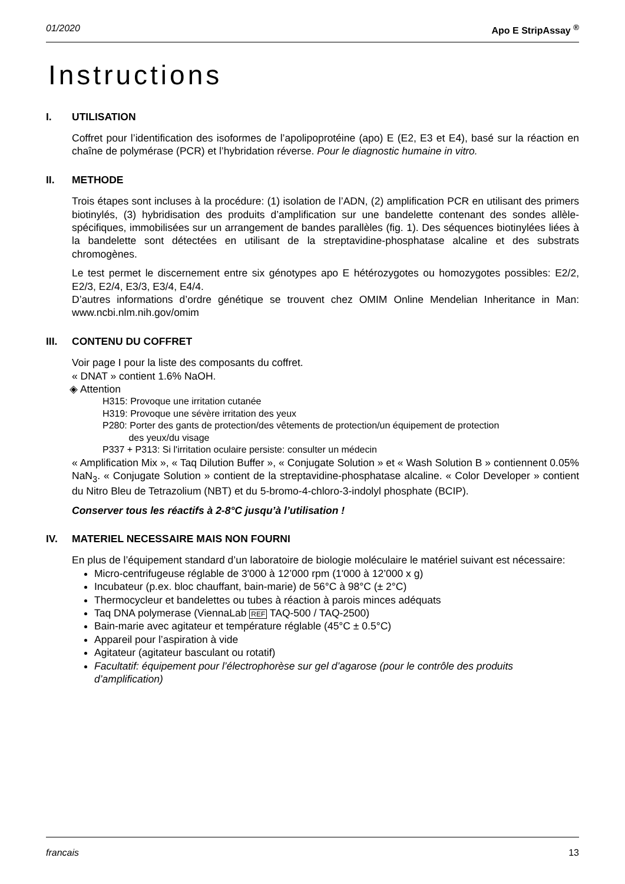01/2020 Apo E StripAssay <sup>®</sup>
Instructions
I. UTILISATION
Coffret pour l’identification des isoformes de l’apolipoprotéine (apo) E (E2, E3 et E4), basé sur la réaction en chaîne de polymérase (PCR) et l’hybridation réverse. Pour le diagnostic humaine in vitro.
II. METHODE
Trois étapes sont incluses à la procédure: (1) isolation de l’ADN, (2) amplification PCR en utilisant des primers biotinylés, (3) hybridisation des produits d’amplification sur une bandelette contenant des sondes allèle-spécifiques, immobilisées sur un arrangement de bandes parallèles (fig. 1). Des séquences biotinylées liées à la bandelette sont détectées en utilisant de la streptavidine-phosphatase alcaline et des substrats chromogènes.
Le test permet le discernement entre six génotypes apo E hétérozygotes ou homozygotes possibles: E2/2, E2/3, E2/4, E3/3, E3/4, E4/4.
D’autres informations d’ordre génétique se trouvent chez OMIM Online Mendelian Inheritance in Man: www.ncbi.nlm.nih.gov/omim
III. CONTENU DU COFFRET
Voir page I pour la liste des composants du coffret.
« DNAT » contient 1.6% NaOH.
◈ Attention
H315: Provoque une irritation cutanée
H319: Provoque une sévère irritation des yeux
P280: Porter des gants de protection/des vêtements de protection/un équipement de protection
des yeux/du visage
P337 + P313: Si l'irritation oculaire persiste: consulter un médecin
« Amplification Mix », « Taq Dilution Buffer », « Conjugate Solution » et « Wash Solution B » contiennent 0.05% NaN<sub>3</sub>. « Conjugate Solution » contient de la streptavidine-phosphatase alcaline. « Color Developer » contient du Nitro Bleu de Tetrazolium (NBT) et du 5-bromo-4-chloro-3-indolyl phosphate (BCIP).
Conserver tous les réactifs à 2-8°C jusqu’à l’utilisation !
IV. MATERIEL NECESSAIRE MAIS NON FOURNI
En plus de l’équipement standard d’un laboratoire de biologie moléculaire le matériel suivant est nécessaire:
Micro-centrifugeuse réglable de 3'000 à 12’000 rpm (1'000 à 12’000 x g)
Incubateur (p.ex. bloc chauffant, bain-marie) de 56°C à 98°C (± 2°C)
Thermocycleur et bandelettes ou tubes à réaction à parois minces adéquats
Taq DNA polymerase (ViennaLab REF TAQ-500 / TAQ-2500)
Bain-marie avec agitateur et température réglable (45°C ± 0.5°C)
Appareil pour l’aspiration à vide
Agitateur (agitateur basculant ou rotatif)
Facultatif: équipement pour l’électrophorèse sur gel d’agarose (pour le contrôle des produits d’amplification)
francais 13